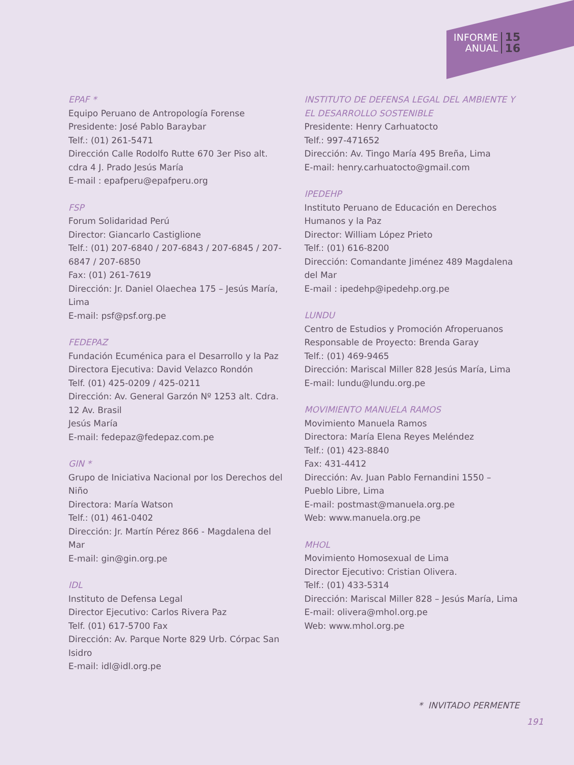INFORME
ANUAL
15
16
EPAF *
Equipo Peruano de Antropología Forense
Presidente: José Pablo Baraybar
Telf.: (01) 261-5471
Dirección Calle Rodolfo Rutte 670 3er Piso alt. cdra 4 J. Prado Jesús María
E-mail : epafperu@epafperu.org
FSP
Forum Solidaridad Perú
Director: Giancarlo Castiglione
Telf.: (01) 207-6840 / 207-6843 / 207-6845 / 207-6847 / 207-6850
Fax: (01) 261-7619
Dirección: Jr. Daniel Olaechea 175 – Jesús María, Lima
E-mail: psf@psf.org.pe
FEDEPAZ
Fundación Ecuménica para el Desarrollo y la Paz
Directora Ejecutiva: David Velazco Rondón
Telf. (01) 425-0209 / 425-0211
Dirección: Av. General Garzón Nº 1253 alt. Cdra. 12 Av. Brasil
Jesús María
E-mail: fedepaz@fedepaz.com.pe
GIN *
Grupo de Iniciativa Nacional por los Derechos del Niño
Directora: María Watson
Telf.: (01) 461-0402
Dirección: Jr. Martín Pérez 866 - Magdalena del Mar
E-mail: gin@gin.org.pe
IDL
Instituto de Defensa Legal
Director Ejecutivo: Carlos Rivera Paz
Telf. (01) 617-5700 Fax
Dirección: Av. Parque Norte 829 Urb. Córpac San Isidro
E-mail: idl@idl.org.pe
INSTITUTO DE DEFENSA LEGAL DEL AMBIENTE Y EL DESARROLLO SOSTENIBLE
Presidente: Henry Carhuatocto
Telf.: 997-471652
Dirección: Av. Tingo María 495 Breña, Lima
E-mail: henry.carhuatocto@gmail.com
IPEDEHP
Instituto Peruano de Educación en Derechos Humanos y la Paz
Director: William López Prieto
Telf.: (01) 616-8200
Dirección: Comandante Jiménez 489 Magdalena del Mar
E-mail : ipedehp@ipedehp.org.pe
LUNDU
Centro de Estudios y Promoción Afroperuanos
Responsable de Proyecto: Brenda Garay
Telf.: (01) 469-9465
Dirección: Mariscal Miller 828 Jesús María, Lima
E-mail: lundu@lundu.org.pe
MOVIMIENTO MANUELA RAMOS
Movimiento Manuela Ramos
Directora: María Elena Reyes Meléndez
Telf.: (01) 423-8840
Fax: 431-4412
Dirección: Av. Juan Pablo Fernandini 1550 – Pueblo Libre, Lima
E-mail: postmast@manuela.org.pe
Web: www.manuela.org.pe
MHOL
Movimiento Homosexual de Lima
Director Ejecutivo: Cristian Olivera.
Telf.: (01) 433-5314
Dirección: Mariscal Miller 828 – Jesús María, Lima
E-mail: olivera@mhol.org.pe
Web: www.mhol.org.pe
* INVITADO PERMENTE
191